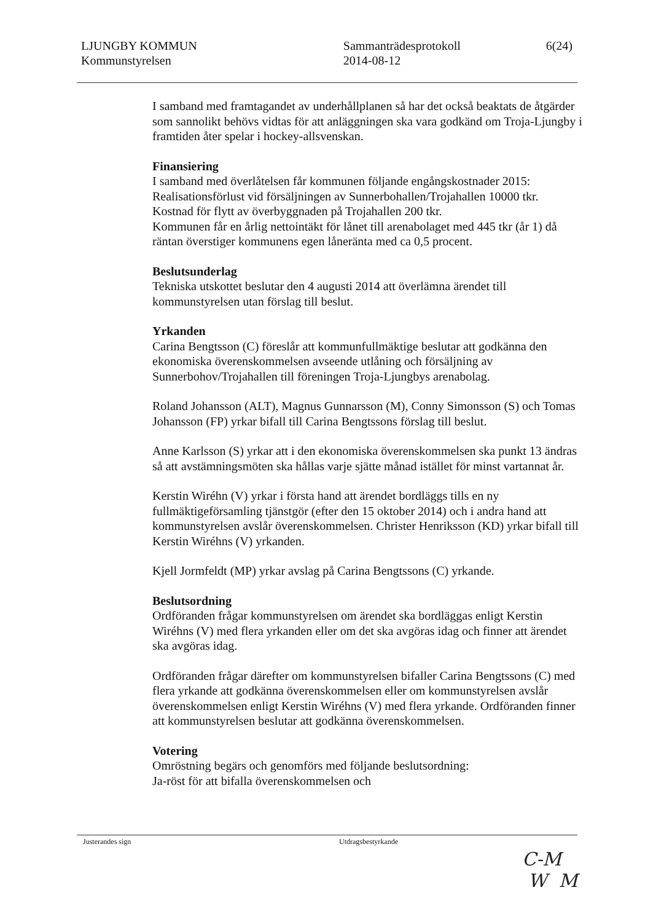LJUNGBY KOMMUN
Kommunstyrelsen
Sammanträdesprotokoll
2014-08-12
6(24)
I samband med framtagandet av underhållplanen så har det också beaktats de åtgärder som sannolikt behövs vidtas för att anläggningen ska vara godkänd om Troja-Ljungby i framtiden åter spelar i hockey-allsvenskan.
Finansiering
I samband med överlåtelsen får kommunen följande engångskostnader 2015:
Realisationsförlust vid försäljningen av Sunnerbohallen/Trojahallen 10000 tkr.
Kostnad för flytt av överbyggnaden på Trojahallen 200 tkr.
Kommunen får en årlig nettointäkt för lånet till arenabolaget med 445 tkr (år 1) då räntan överstiger kommunens egen låneränta med ca 0,5 procent.
Beslutsunderlag
Tekniska utskottet beslutar den 4 augusti 2014 att överlämna ärendet till kommunstyrelsen utan förslag till beslut.
Yrkanden
Carina Bengtsson (C) föreslår att kommunfullmäktige beslutar att godkänna den ekonomiska överenskommelsen avseende utlåning och försäljning av Sunnerbohov/Trojahallen till föreningen Troja-Ljungbys arenabolag.
Roland Johansson (ALT), Magnus Gunnarsson (M), Conny Simonsson (S) och Tomas Johansson (FP) yrkar bifall till Carina Bengtssons förslag till beslut.
Anne Karlsson (S) yrkar att i den ekonomiska överenskommelsen ska punkt 13 ändras så att avstämningsmöten ska hållas varje sjätte månad istället för minst vartannat år.
Kerstin Wiréhn (V) yrkar i första hand att ärendet bordläggs tills en ny fullmäktigeförsamling tjänstgör (efter den 15 oktober 2014) och i andra hand att kommunstyrelsen avslår överenskommelsen. Christer Henriksson (KD) yrkar bifall till Kerstin Wiréhns (V) yrkanden.
Kjell Jormfeldt (MP) yrkar avslag på Carina Bengtssons (C) yrkande.
Beslutsordning
Ordföranden frågar kommunstyrelsen om ärendet ska bordläggas enligt Kerstin Wiréhns (V) med flera yrkanden eller om det ska avgöras idag och finner att ärendet ska avgöras idag.
Ordföranden frågar därefter om kommunstyrelsen bifaller Carina Bengtssons (C) med flera yrkande att godkänna överenskommelsen eller om kommunstyrelsen avslår överenskommelsen enligt Kerstin Wiréhns (V) med flera yrkande. Ordföranden finner att kommunstyrelsen beslutar att godkänna överenskommelsen.
Votering
Omröstning begärs och genomförs med följande beslutsordning:
Ja-röst för att bifalla överenskommelsen och
Justerandes sign Utdragsbestyrkande
C-M
W M